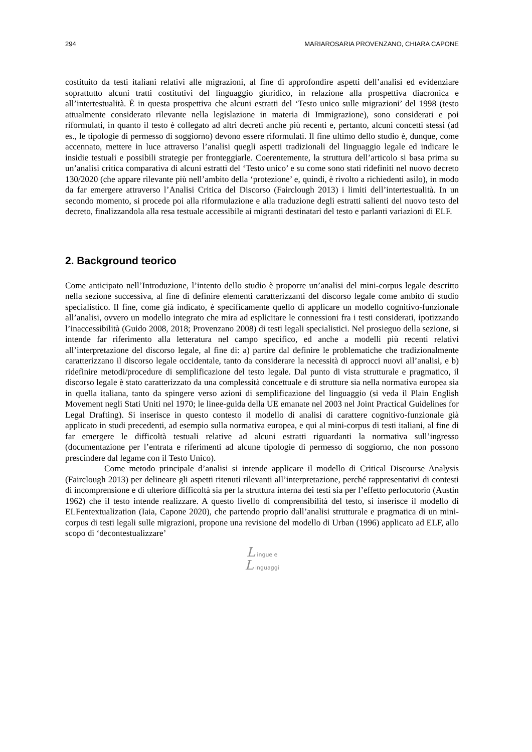294 MARIAROSARIA PROVENZANO, CHIARA CAPONE
costituito da testi italiani relativi alle migrazioni, al fine di approfondire aspetti dell’analisi ed evidenziare soprattutto alcuni tratti costitutivi del linguaggio giuridico, in relazione alla prospettiva diacronica e all’intertestualità. È in questa prospettiva che alcuni estratti del ‘Testo unico sulle migrazioni’ del 1998 (testo attualmente considerato rilevante nella legislazione in materia di Immigrazione), sono considerati e poi riformulati, in quanto il testo è collegato ad altri decreti anche più recenti e, pertanto, alcuni concetti stessi (ad es., le tipologie di permesso di soggiorno) devono essere riformulati. Il fine ultimo dello studio è, dunque, come accennato, mettere in luce attraverso l’analisi quegli aspetti tradizionali del linguaggio legale ed indicare le insidie testuali e possibili strategie per fronteggiarle. Coerentemente, la struttura dell’articolo si basa prima su un’analisi critica comparativa di alcuni estratti del ‘Testo unico’ e su come sono stati ridefiniti nel nuovo decreto 130/2020 (che appare rilevante più nell’ambito della ‘protezione’ e, quindi, è rivolto a richiedenti asilo), in modo da far emergere attraverso l’Analisi Critica del Discorso (Fairclough 2013) i limiti dell’intertestualità. In un secondo momento, si procede poi alla riformulazione e alla traduzione degli estratti salienti del nuovo testo del decreto, finalizzandola alla resa testuale accessibile ai migranti destinatari del testo e parlanti variazioni di ELF.
2. Background teorico
Come anticipato nell’Introduzione, l’intento dello studio è proporre un’analisi del mini-corpus legale descritto nella sezione successiva, al fine di definire elementi caratterizzanti del discorso legale come ambito di studio specialistico. Il fine, come già indicato, è specificamente quello di applicare un modello cognitivo-funzionale all’analisi, ovvero un modello integrato che mira ad esplicitare le connessioni fra i testi considerati, ipotizzando l’inaccessibilità (Guido 2008, 2018; Provenzano 2008) di testi legali specialistici. Nel prosieguo della sezione, si intende far riferimento alla letteratura nel campo specifico, ed anche a modelli più recenti relativi all’interpretazione del discorso legale, al fine di: a) partire dal definire le problematiche che tradizionalmente caratterizzano il discorso legale occidentale, tanto da considerare la necessità di approcci nuovi all’analisi, e b) ridefinire metodi/procedure di semplificazione del testo legale. Dal punto di vista strutturale e pragmatico, il discorso legale è stato caratterizzato da una complessità concettuale e di strutture sia nella normativa europea sia in quella italiana, tanto da spingere verso azioni di semplificazione del linguaggio (si veda il Plain English Movement negli Stati Uniti nel 1970; le linee-guida della UE emanate nel 2003 nel Joint Practical Guidelines for Legal Drafting). Si inserisce in questo contesto il modello di analisi di carattere cognitivo-funzionale già applicato in studi precedenti, ad esempio sulla normativa europea, e qui al mini-corpus di testi italiani, al fine di far emergere le difficoltà testuali relative ad alcuni estratti riguardanti la normativa sull’ingresso (documentazione per l’entrata e riferimenti ad alcune tipologie di permesso di soggiorno, che non possono prescindere dal legame con il Testo Unico).
Come metodo principale d’analisi si intende applicare il modello di Critical Discourse Analysis (Fairclough 2013) per delineare gli aspetti ritenuti rilevanti all’interpretazione, perché rappresentativi di contesti di incomprensione e di ulteriore difficoltà sia per la struttura interna dei testi sia per l’effetto perlocutorio (Austin 1962) che il testo intende realizzare. A questo livello di comprensibilità del testo, si inserisce il modello di ELFentextualization (Iaia, Capone 2020), che partendo proprio dall’analisi strutturale e pragmatica di un mini-corpus di testi legali sulle migrazioni, propone una revisione del modello di Urban (1996) applicato ad ELF, allo scopo di ‘decontestualizzare’
L ingue e
L inguaggi